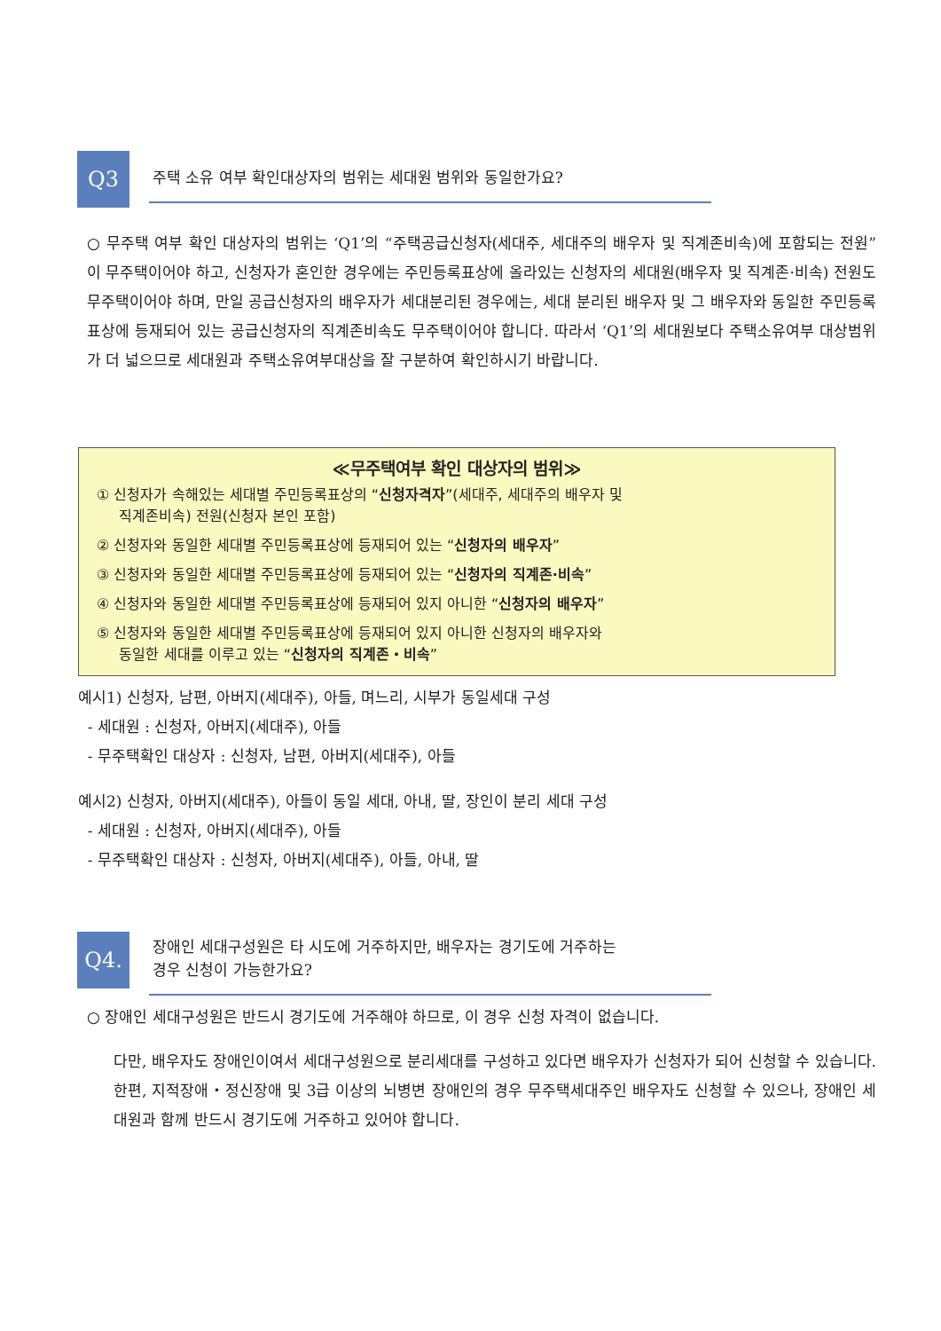Q3
주택 소유 여부 확인대상자의 범위는 세대원 범위와 동일한가요?
○ 무주택 여부 확인 대상자의 범위는 ‘Q1’의 “주택공급신청자(세대주, 세대주의 배우자 및 직계존비속)에 포함되는 전원”이 무주택이어야 하고, 신청자가 혼인한 경우에는 주민등록표상에 올라있는 신청자의 세대원(배우자 및 직계존·비속) 전원도 무주택이어야 하며, 만일 공급신청자의 배우자가 세대분리된 경우에는, 세대 분리된 배우자 및 그 배우자와 동일한 주민등록표상에 등재되어 있는 공급신청자의 직계존비속도 무주택이어야 합니다. 따라서 ‘Q1’의 세대원보다 주택소유여부 대상범위가 더 넓으므로 세대원과 주택소유여부대상을 잘 구분하여 확인하시기 바랍니다.
≪무주택여부 확인 대상자의 범위≫
① 신청자가 속해있는 세대별 주민등록표상의 “신청자격자”(세대주, 세대주의 배우자 및
직계존비속) 전원(신청자 본인 포함)
② 신청자와 동일한 세대별 주민등록표상에 등재되어 있는 “신청자의 배우자”
③ 신청자와 동일한 세대별 주민등록표상에 등재되어 있는 “신청자의 직계존·비속”
④ 신청자와 동일한 세대별 주민등록표상에 등재되어 있지 아니한 “신청자의 배우자”
⑤ 신청자와 동일한 세대별 주민등록표상에 등재되어 있지 아니한 신청자의 배우자와
동일한 세대를 이루고 있는 “신청자의 직계존・비속”
예시1) 신청자, 남편, 아버지(세대주), 아들, 며느리, 시부가 동일세대 구성
- 세대원 : 신청자, 아버지(세대주), 아들
- 무주택확인 대상자 : 신청자, 남편, 아버지(세대주), 아들
예시2) 신청자, 아버지(세대주), 아들이 동일 세대, 아내, 딸, 장인이 분리 세대 구성
- 세대원 : 신청자, 아버지(세대주), 아들
- 무주택확인 대상자 : 신청자, 아버지(세대주), 아들, 아내, 딸
Q4.
장애인 세대구성원은 타 시도에 거주하지만, 배우자는 경기도에 거주하는
경우 신청이 가능한가요?
○ 장애인 세대구성원은 반드시 경기도에 거주해야 하므로, 이 경우 신청 자격이 없습니다.
다만, 배우자도 장애인이여서 세대구성원으로 분리세대를 구성하고 있다면 배우자가 신청자가 되어 신청할 수 있습니다. 한편, 지적장애・정신장애 및 3급 이상의 뇌병변 장애인의 경우 무주택세대주인 배우자도 신청할 수 있으나, 장애인 세대원과 함께 반드시 경기도에 거주하고 있어야 합니다.